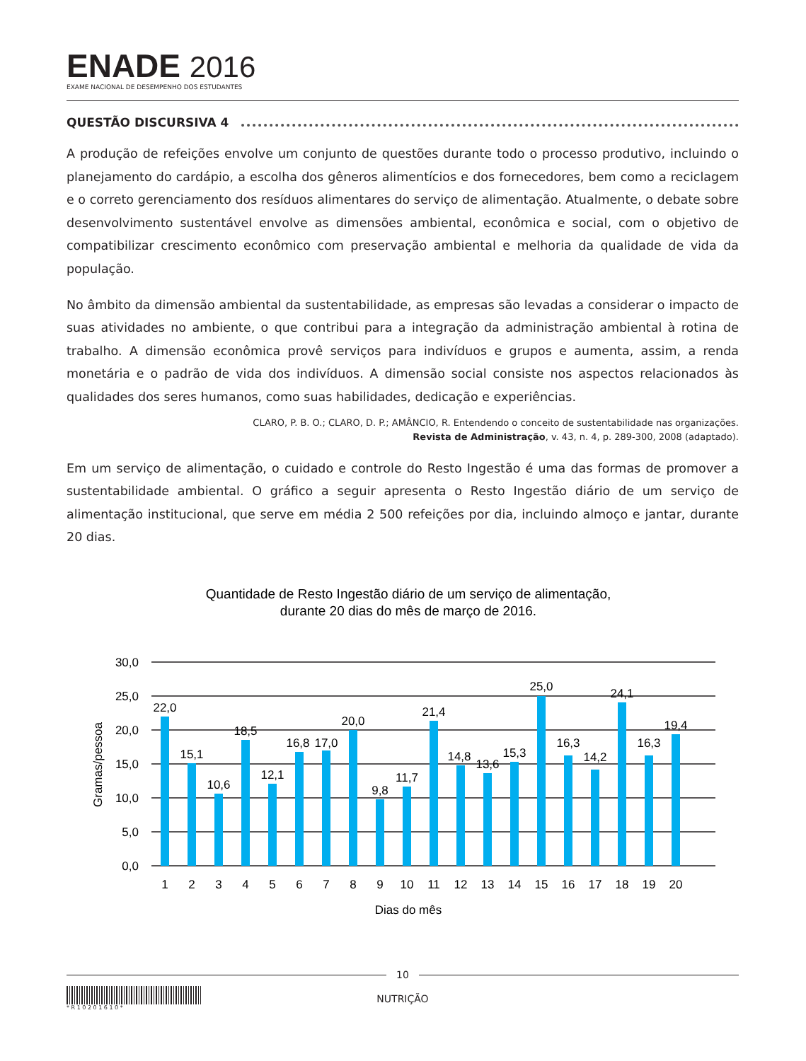ENADE 2016
EXAME NACIONAL DE DESEMPENHO DOS ESTUDANTES
QUESTÃO DISCURSIVA 4
A produção de refeições envolve um conjunto de questões durante todo o processo produtivo, incluindo o planejamento do cardápio, a escolha dos gêneros alimentícios e dos fornecedores, bem como a reciclagem e o correto gerenciamento dos resíduos alimentares do serviço de alimentação. Atualmente, o debate sobre desenvolvimento sustentável envolve as dimensões ambiental, econômica e social, com o objetivo de compatibilizar crescimento econômico com preservação ambiental e melhoria da qualidade de vida da população.
No âmbito da dimensão ambiental da sustentabilidade, as empresas são levadas a considerar o impacto de suas atividades no ambiente, o que contribui para a integração da administração ambiental à rotina de trabalho. A dimensão econômica provê serviços para indivíduos e grupos e aumenta, assim, a renda monetária e o padrão de vida dos indivíduos. A dimensão social consiste nos aspectos relacionados às qualidades dos seres humanos, como suas habilidades, dedicação e experiências.
CLARO, P. B. O.; CLARO, D. P.; AMÂNCIO, R. Entendendo o conceito de sustentabilidade nas organizações.
Revista de Administração, v. 43, n. 4, p. 289-300, 2008 (adaptado).
Em um serviço de alimentação, o cuidado e controle do Resto Ingestão é uma das formas de promover a sustentabilidade ambiental. O gráfico a seguir apresenta o Resto Ingestão diário de um serviço de alimentação institucional, que serve em média 2 500 refeições por dia, incluindo almoço e jantar, durante 20 dias.
Quantidade de Resto Ingestão diário de um serviço de alimentação,
durante 20 dias do mês de março de 2016.
30,0
25,0
20,0
15,0
10,0
5,0
0,0
Gramas/pessoa
22,0
15,1
10,6
18,5
12,1
16,8
17,0
20,0
9,8
11,7
21,4
14,8
13,6
15,3
25,0
16,3
14,2
24,1
16,3
19,4
1
2
3
4
5
6
7
8
9
10
11
12
13
14
15
16
17
18
19
20
Dias do mês
10
* R 1 0 2 0 1 6 1 0 *
NUTRIÇÃO